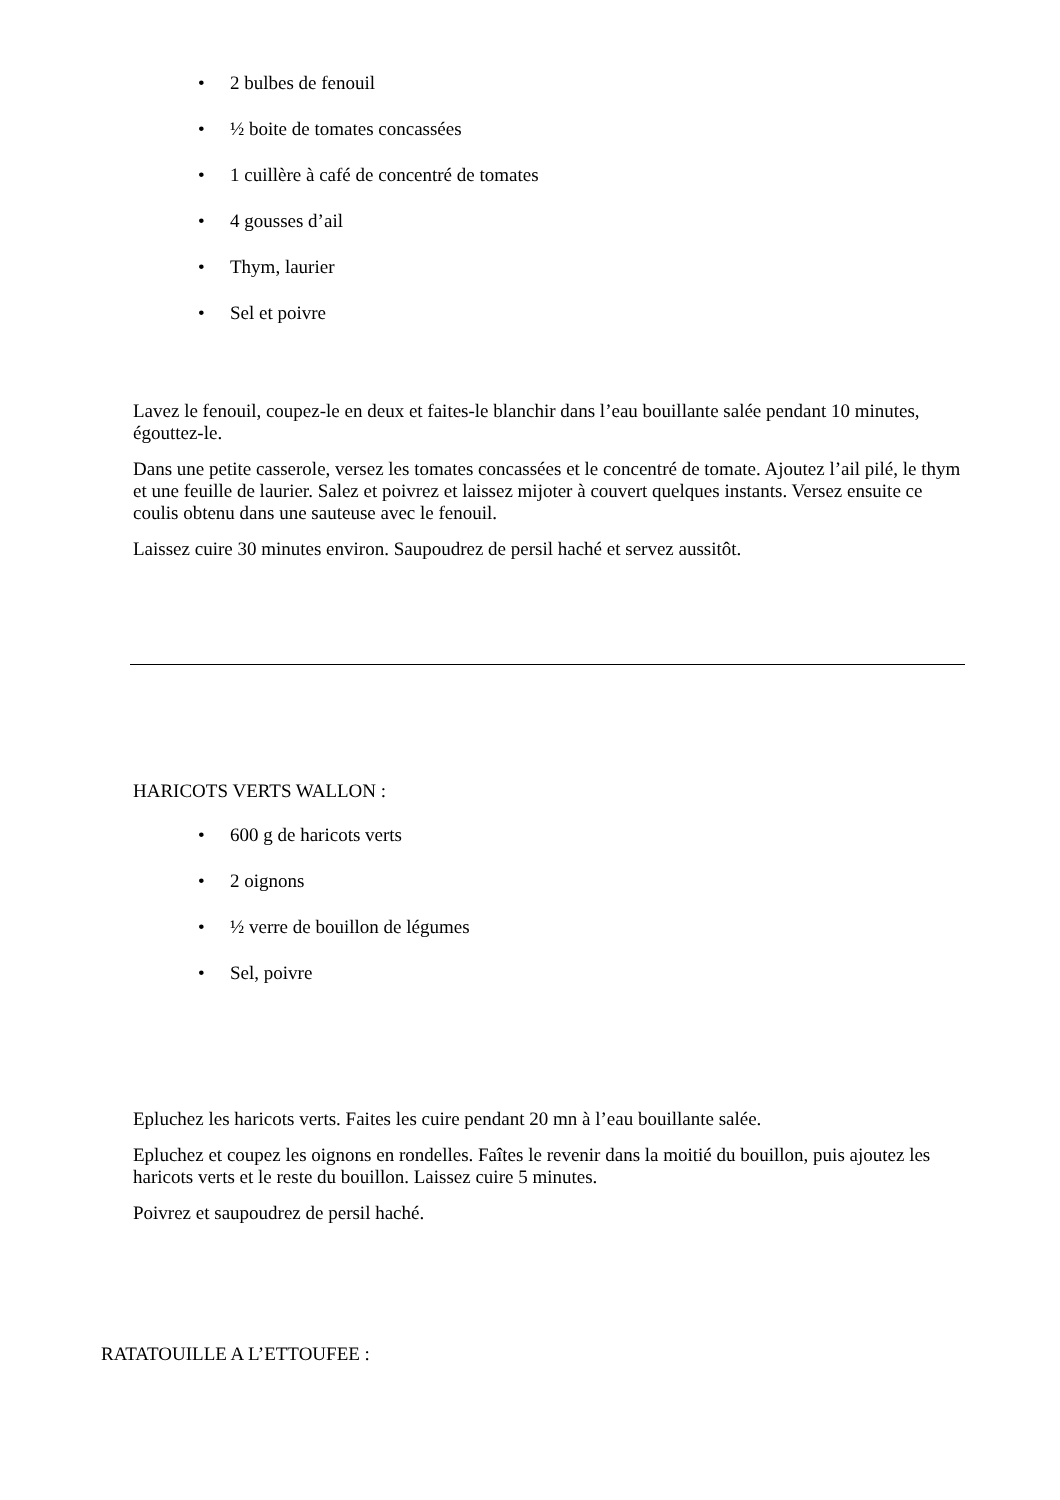• 2 bulbes de fenouil
• ½ boite de tomates concassées
• 1 cuillère à café de concentré de tomates
• 4 gousses d’ail
• Thym, laurier
• Sel et poivre
Lavez le fenouil, coupez-le en deux et faites-le blanchir dans l’eau bouillante salée pendant 10 minutes, égouttez-le.
Dans une petite casserole, versez les tomates concassées et le concentré de tomate. Ajoutez l’ail pilé, le thym et une feuille de laurier. Salez et poivrez et laissez mijoter à couvert quelques instants. Versez ensuite ce coulis obtenu dans une sauteuse avec le fenouil.
Laissez cuire 30 minutes environ. Saupoudrez de persil haché et servez aussitôt.
HARICOTS VERTS WALLON :
• 600 g de haricots verts
• 2 oignons
• ½ verre de bouillon de légumes
• Sel, poivre
Epluchez les haricots verts. Faites les cuire pendant 20 mn à l’eau bouillante salée.
Epluchez et coupez les oignons en rondelles. Faîtes le revenir dans la moitié du bouillon, puis ajoutez les haricots verts et le reste du bouillon. Laissez cuire 5 minutes.
Poivrez et saupoudrez de persil haché.
RATATOUILLE A L’ETTOUFEE :